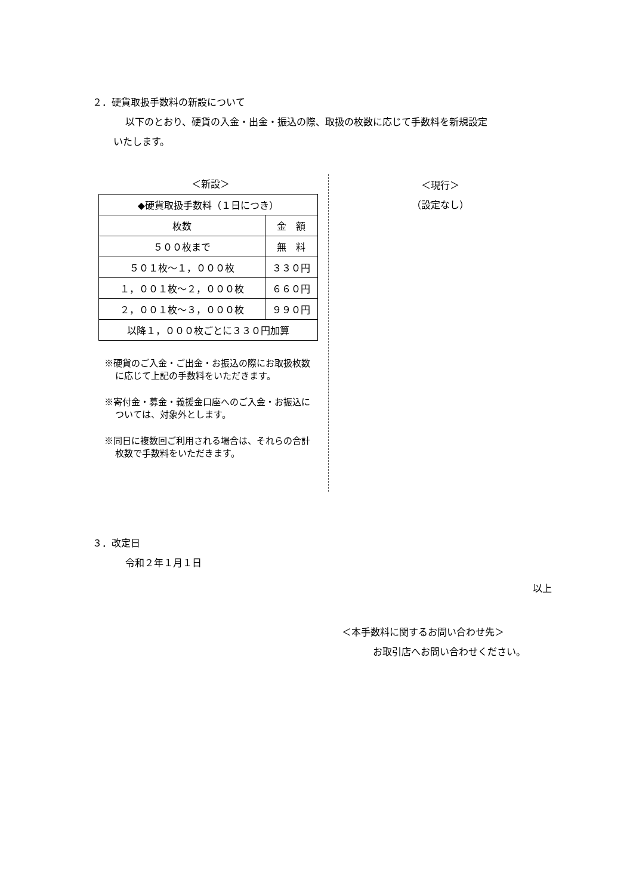２．硬貨取扱手数料の新設について
以下のとおり、硬貨の入金・出金・振込の際、取扱の枚数に応じて手数料を新規設定
いたします。
＜新設＞
| ◆硬貨取扱手数料（１日につき） | |
| 枚数 | 金 額 |
| ５００枚まで | 無 料 |
| ５０１枚～１，０００枚 | ３３０円 |
| １，００１枚～２，０００枚 | ６６０円 |
| ２，００１枚～３，０００枚 | ９９０円 |
| 以降１，０００枚ごとに３３０円加算 | |
※硬貨のご入金・ご出金・お振込の際にお取扱枚数に応じて上記の手数料をいただきます。
※寄付金・募金・義援金口座へのご入金・お振込については、対象外とします。
※同日に複数回ご利用される場合は、それらの合計枚数で手数料をいただきます。
＜現行＞
（設定なし）
３．改定日
令和２年１月１日
以上
＜本手数料に関するお問い合わせ先＞
お取引店へお問い合わせください。